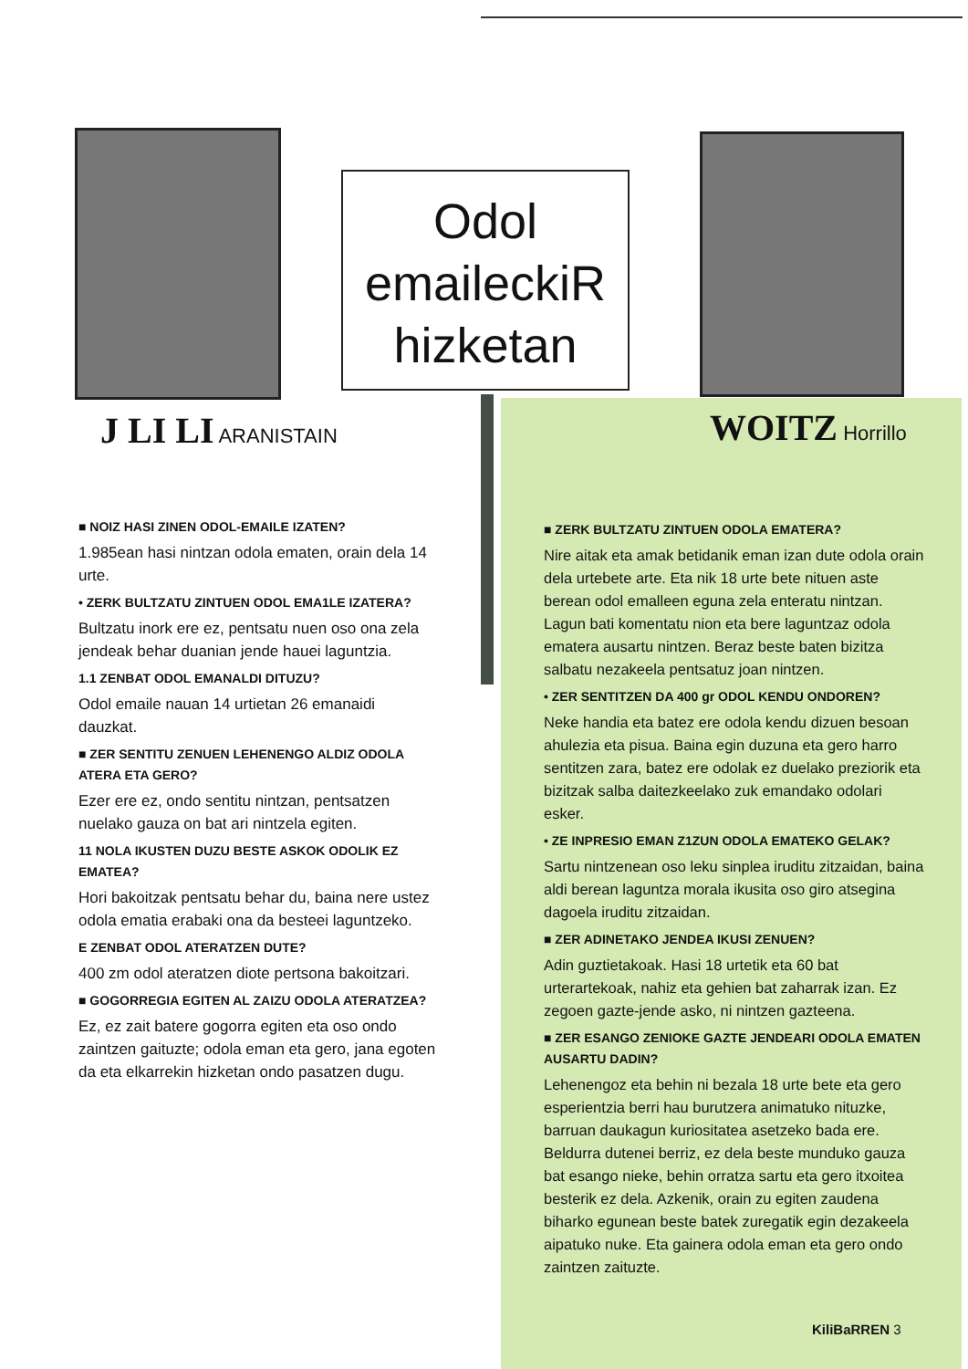Odol
emaileckiR
hizketan
J LI LI ARANISTAIN WOITZ Horrillo
■ NOIZ HASI ZINEN ODOL-EMAILE IZATEN?
1.985ean hasi nintzan odola ematen, orain dela 14 urte.
• ZERK BULTZATU ZINTUEN ODOL EMA1LE IZATERA?
Bultzatu inork ere ez, pentsatu nuen oso ona zela jendeak behar duanian jende hauei laguntzia.
1.1 ZENBAT ODOL EMANALDI DITUZU?
Odol emaile nauan 14 urtietan 26 emanaidi dauzkat.
■ ZER SENTITU ZENUEN LEHENENGO ALDIZ ODOLA ATERA ETA GERO?
Ezer ere ez, ondo sentitu nintzan, pentsatzen nuelako gauza on bat ari nintzela egiten.
11 NOLA IKUSTEN DUZU BESTE ASKOK ODOLIK EZ EMATEA?
Hori bakoitzak pentsatu behar du, baina nere ustez odola ematia erabaki ona da besteei laguntzeko.
E ZENBAT ODOL ATERATZEN DUTE?
400 zm odol ateratzen diote pertsona bakoitzari.
■ GOGORREGIA EGITEN AL ZAIZU ODOLA ATERATZEA?
Ez, ez zait batere gogorra egiten eta oso ondo zaintzen gaituzte; odola eman eta gero, jana egoten da eta elkarrekin hizketan ondo pasatzen dugu.
■ ZERK BULTZATU ZINTUEN ODOLA EMATERA?
Nire aitak eta amak betidanik eman izan dute odola orain dela urtebete arte. Eta nik 18 urte bete nituen aste berean odol emalleen eguna zela enteratu nintzan. Lagun bati komentatu nion eta bere laguntzaz odola ematera ausartu nintzen. Beraz beste baten bizitza salbatu nezakeela pentsatuz joan nintzen.
• ZER SENTITZEN DA 400 gr ODOL KENDU ONDOREN?
Neke handia eta batez ere odola kendu dizuen besoan ahulezia eta pisua. Baina egin duzuna eta gero harro sentitzen zara, batez ere odolak ez duelako preziorik eta bizitzak salba daitezkeelako zuk emandako odolari esker.
• ZE INPRESIO EMAN Z1ZUN ODOLA EMATEKO GELAK?
Sartu nintzenean oso leku sinplea iruditu zitzaidan, baina aldi berean laguntza morala ikusita oso giro atsegina dagoela iruditu zitzaidan.
■ ZER ADINETAKO JENDEA IKUSI ZENUEN?
Adin guztietakoak. Hasi 18 urtetik eta 60 bat urterartekoak, nahiz eta gehien bat zaharrak izan. Ez zegoen gazte-jende asko, ni nintzen gazteena.
■ ZER ESANGO ZENIOKE GAZTE JENDEARI ODOLA EMATEN AUSARTU DADIN?
Lehenengoz eta behin ni bezala 18 urte bete eta gero esperientzia berri hau burutzera animatuko nituzke, barruan daukagun kuriositatea asetzeko bada ere. Beldurra dutenei berriz, ez dela beste munduko gauza bat esango nieke, behin orratza sartu eta gero itxoitea besterik ez dela. Azkenik, orain zu egiten zaudena biharko egunean beste batek zuregatik egin dezakeela aipatuko nuke. Eta gainera odola eman eta gero ondo zaintzen zaituzte.
KiliBaRREN 3